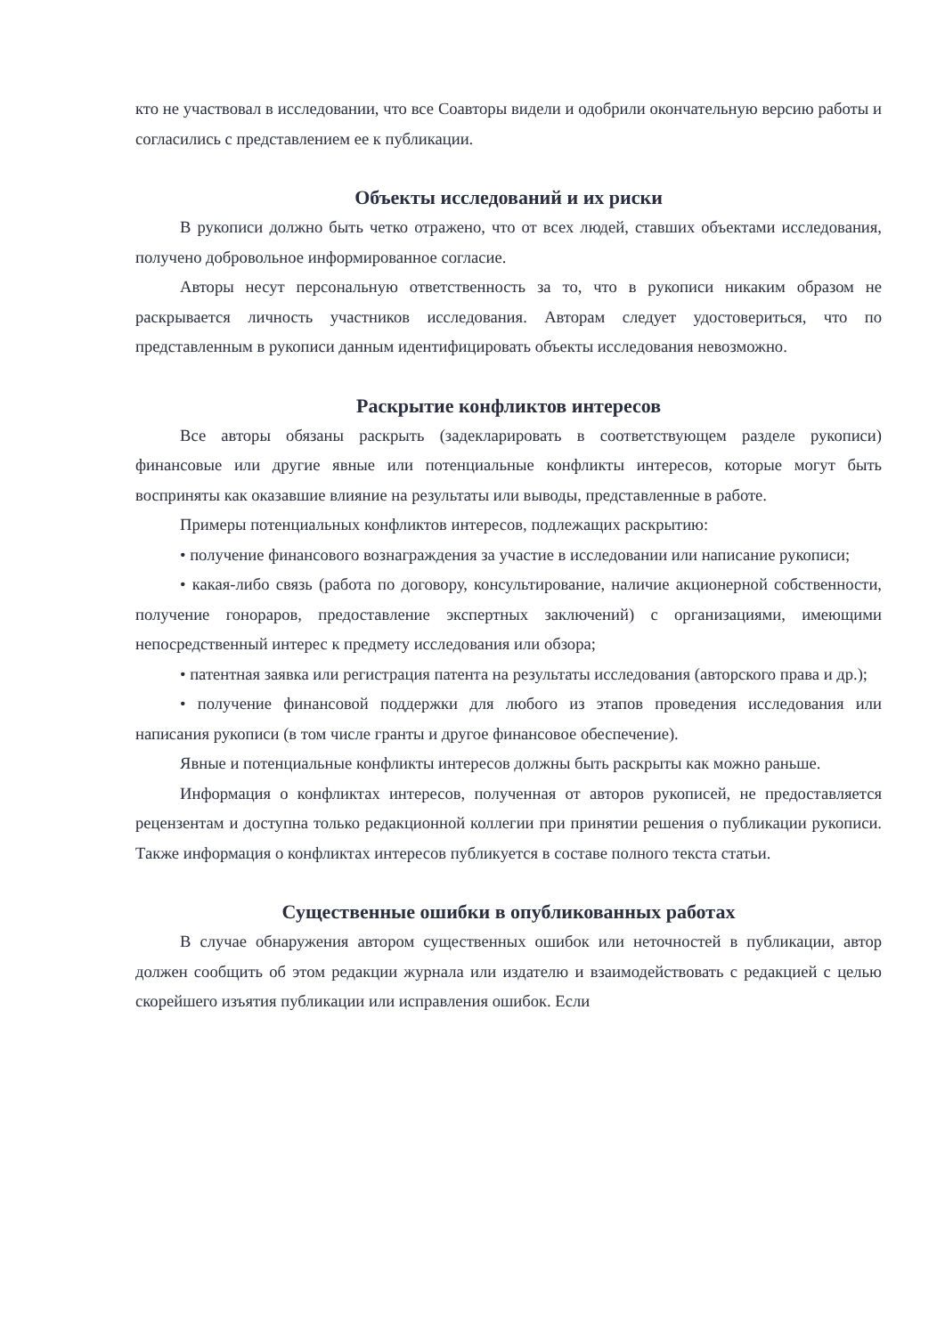кто не участвовал в исследовании, что все Соавторы видели и одобрили окончательную версию работы и согласились с представлением ее к публикации.
Объекты исследований и их риски
В рукописи должно быть четко отражено, что от всех людей, ставших объектами исследования, получено добровольное информированное согласие.
Авторы несут персональную ответственность за то, что в рукописи никаким образом не раскрывается личность участников исследования. Авторам следует удостовериться, что по представленным в рукописи данным идентифицировать объекты исследования невозможно.
Раскрытие конфликтов интересов
Все авторы обязаны раскрыть (задекларировать в соответствующем разделе рукописи) финансовые или другие явные или потенциальные конфликты интересов, которые могут быть восприняты как оказавшие влияние на результаты или выводы, представленные в работе.
Примеры потенциальных конфликтов интересов, подлежащих раскрытию:
• получение финансового вознаграждения за участие в исследовании или написание рукописи;
• какая-либо связь (работа по договору, консультирование, наличие акционерной собственности, получение гонораров, предоставление экспертных заключений) с организациями, имеющими непосредственный интерес к предмету исследования или обзора;
• патентная заявка или регистрация патента на результаты исследования (авторского права и др.);
• получение финансовой поддержки для любого из этапов проведения исследования или написания рукописи (в том числе гранты и другое финансовое обеспечение).
Явные и потенциальные конфликты интересов должны быть раскрыты как можно раньше.
Информация о конфликтах интересов, полученная от авторов рукописей, не предоставляется рецензентам и доступна только редакционной коллегии при принятии решения о публикации рукописи. Также информация о конфликтах интересов публикуется в составе полного текста статьи.
Существенные ошибки в опубликованных работах
В случае обнаружения автором существенных ошибок или неточностей в публикации, автор должен сообщить об этом редакции журнала или издателю и взаимодействовать с редакцией с целью скорейшего изъятия публикации или исправления ошибок. Если